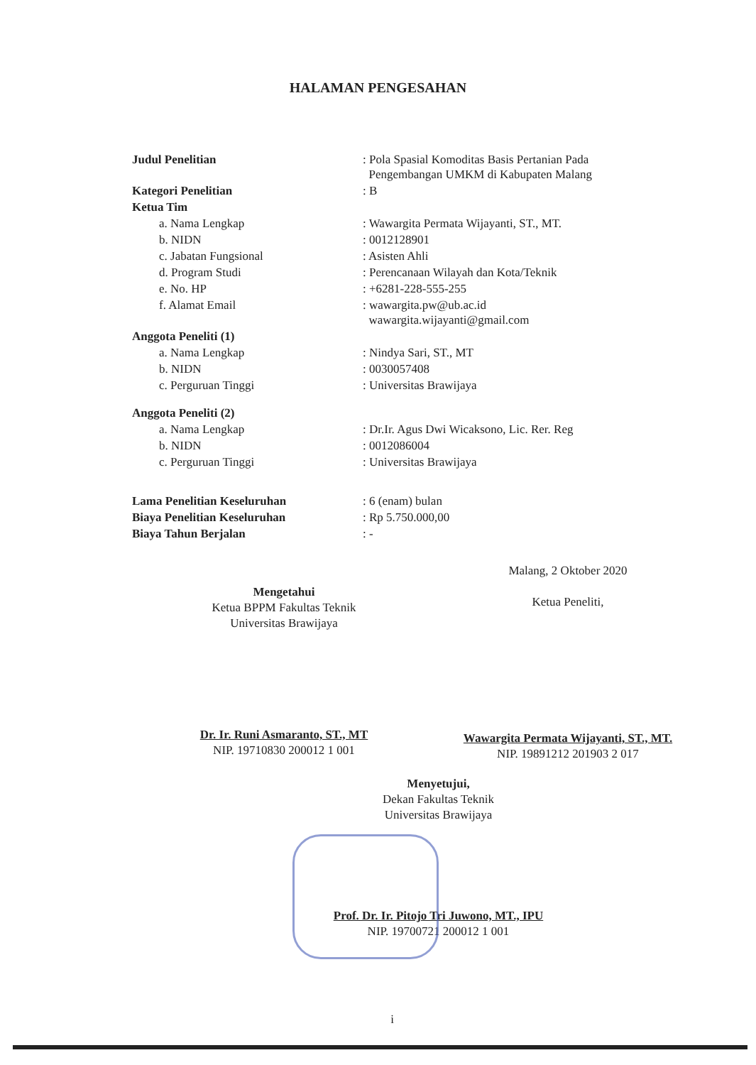HALAMAN PENGESAHAN
| Judul Penelitian | : Pola Spasial Komoditas Basis Pertanian Pada Pengembangan UMKM di Kabupaten Malang |
| Kategori Penelitian | : B |
| Ketua Tim | |
| a. Nama Lengkap | : Wawargita Permata Wijayanti, ST., MT. |
| b. NIDN | : 0012128901 |
| c. Jabatan Fungsional | : Asisten Ahli |
| d. Program Studi | : Perencanaan Wilayah dan Kota/Teknik |
| e. No. HP | : +6281-228-555-255 |
| f. Alamat Email | : wawargita.pw@ub.ac.id wawargita.wijayanti@gmail.com |
| Anggota Peneliti (1) | |
| a. Nama Lengkap | : Nindya Sari, ST., MT |
| b. NIDN | : 0030057408 |
| c. Perguruan Tinggi | : Universitas Brawijaya |
| Anggota Peneliti (2) | |
| a. Nama Lengkap | : Dr.Ir. Agus Dwi Wicaksono, Lic. Rer. Reg |
| b. NIDN | : 0012086004 |
| c. Perguruan Tinggi | : Universitas Brawijaya |
| Lama Penelitian Keseluruhan | : 6 (enam) bulan |
| Biaya Penelitian Keseluruhan | : Rp 5.750.000,00 |
| Biaya Tahun Berjalan | : - |
Mengetahui
Ketua BPPM Fakultas Teknik
Universitas Brawijaya
Dr. Ir. Runi Asmaranto, ST., MT
NIP. 19710830 200012 1 001
Malang, 2 Oktober 2020
Ketua Peneliti,
Wawargita Permata Wijayanti, ST., MT.
NIP. 19891212 201903 2 017
Menyetujui,
Dekan Fakultas Teknik
Universitas Brawijaya
Prof. Dr. Ir. Pitojo Tri Juwono, MT., IPU
NIP. 19700721 200012 1 001
i